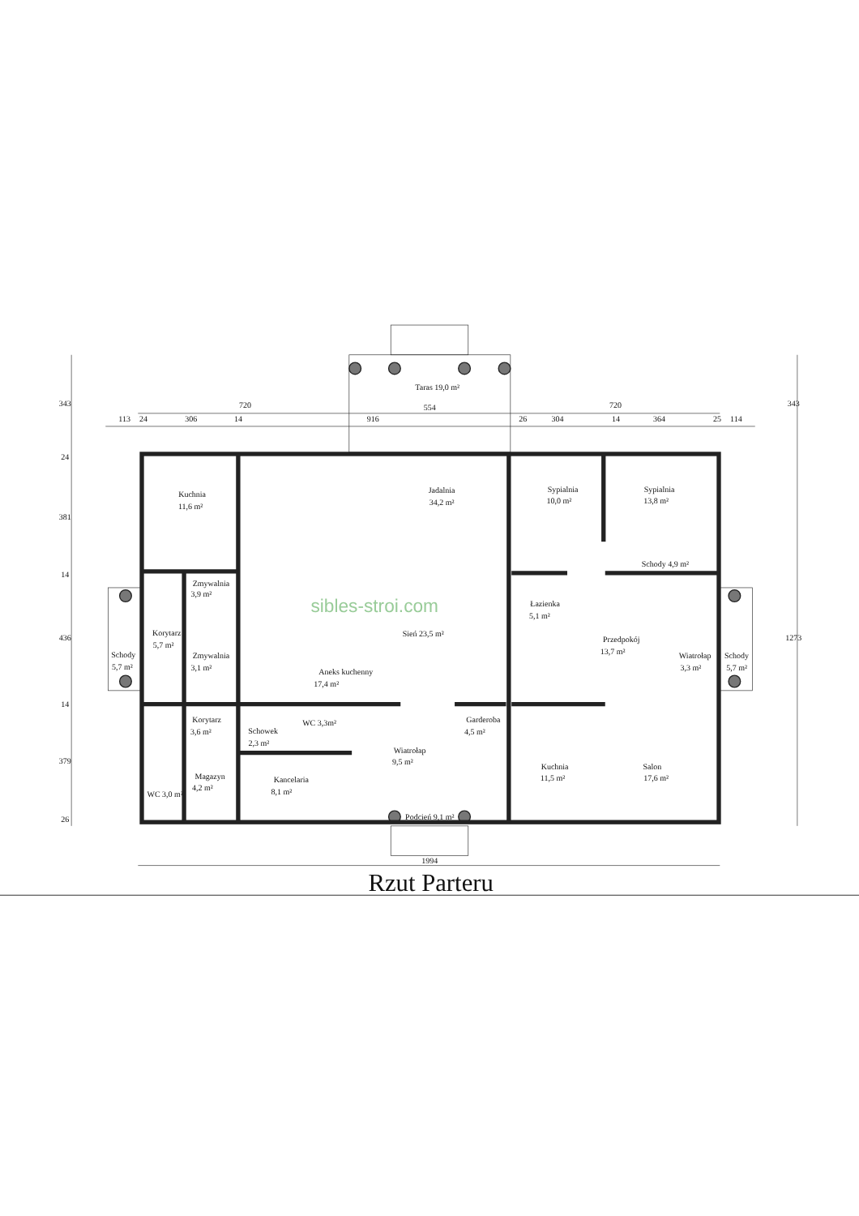Taras 19,0 m²
113
24
306
14
720
916
554
26
304
720
14
364
25
114
343
24
381
14
436
14
379
26
343
1273
Kuchnia
11,6 m²
Jadalnia
34,2 m²
Sypialnia
10,0 m²
Sypialnia
13,8 m²
Schody 4,9 m²
Zmywalnia
3,9 m²
sibles-stroi.com
Łazienka
5,1 m²
Korytarz
5,7 m²
Sień 23,5 m²
Przedpokój
13,7 m²
Schody
5,7 m²
Zmywalnia
3,1 m²
Wiatrołap
3,3 m²
Schody
5,7 m²
Aneks kuchenny
17,4 m²
Korytarz
3,6 m²
Garderoba
4,5 m²
Schowek
2,3 m²
WC 3,3m²
Wiatrołap
9,5 m²
Kuchnia
11,5 m²
Salon
17,6 m²
Magazyn
4,2 m²
Kancelaria
8,1 m²
WC 3,0 m²
Podcień 9,1 m²
1994
Rzut Parteru